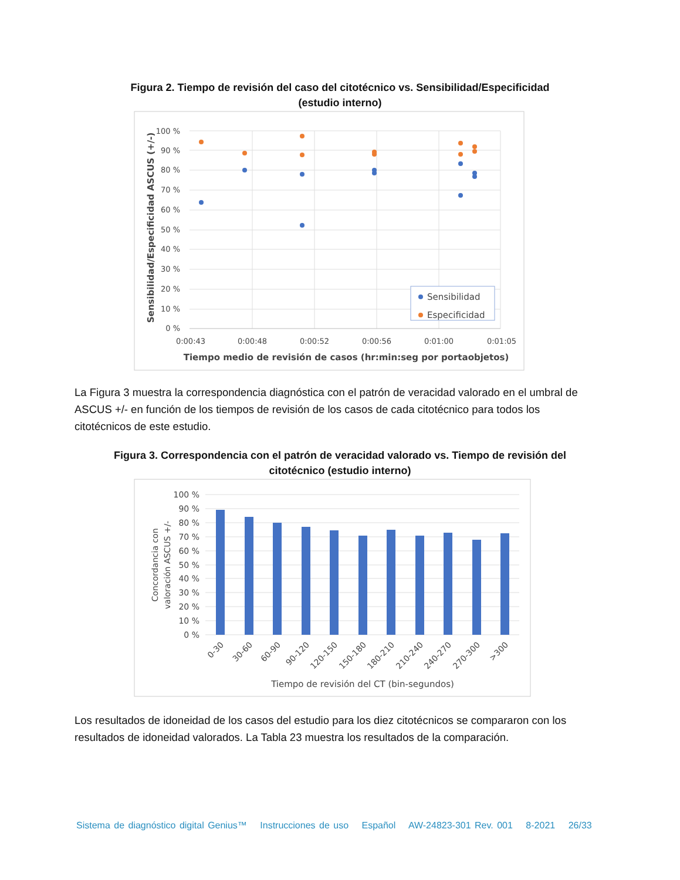Figura 2. Tiempo de revisión del caso del citotécnico vs. Sensibilidad/Especificidad
(estudio interno)
100 %
90 %
80 %
70 %
60 %
50 %
40 %
30 %
20 %
10 %
0 %
0:00:43
0:00:48
0:00:52
0:00:56
0:01:00
0:01:05
Tiempo medio de revisión de casos (hr:min:seg por portaobjetos)
Sensibilidad/Especificidad ASCUS (+/-)
Sensibilidad
Especificidad
La Figura 3 muestra la correspondencia diagnóstica con el patrón de veracidad valorado en el umbral de ASCUS +/- en función de los tiempos de revisión de los casos de cada citotécnico para todos los citotécnicos de este estudio.
Figura 3. Correspondencia con el patrón de veracidad valorado vs. Tiempo de revisión del
citotécnico (estudio interno)
100 %
90 %
80 %
70 %
60 %
50 %
40 %
30 %
20 %
10 %
0 %
0-30
30-60
60-90
90-120
120-150
150-180
180-210
210-240
240-270
270-300
>300
Tiempo de revisión del CT (bin-segundos)
Concordancia con
valoración ASCUS +/-
Los resultados de idoneidad de los casos del estudio para los diez citotécnicos se compararon con los resultados de idoneidad valorados. La Tabla 23 muestra los resultados de la comparación.
Sistema de diagnóstico digital Genius™ Instrucciones de uso Español AW-24823-301 Rev. 001 8-2021 26/33